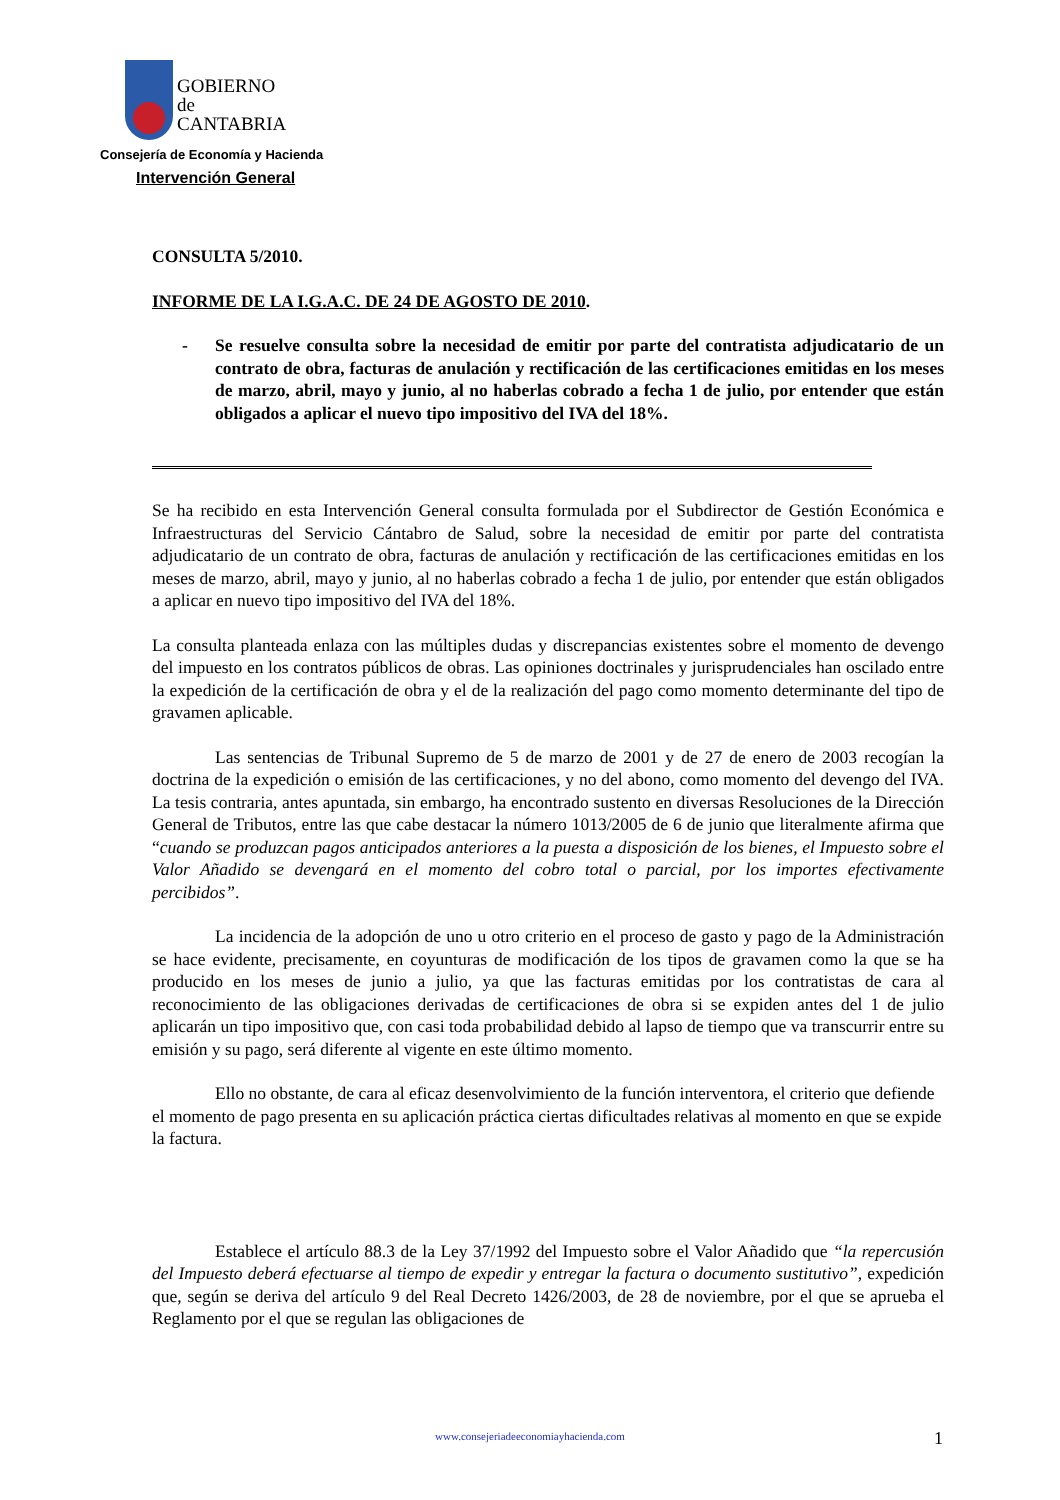GOBIERNO
de
CANTABRIA
Consejería de Economía y Hacienda
Intervención General
CONSULTA 5/2010.
INFORME DE LA I.G.A.C. DE 24 DE AGOSTO DE 2010.
- Se resuelve consulta sobre la necesidad de emitir por parte del contratista adjudicatario de un contrato de obra, facturas de anulación y rectificación de las certificaciones emitidas en los meses de marzo, abril, mayo y junio, al no haberlas cobrado a fecha 1 de julio, por entender que están obligados a aplicar el nuevo tipo impositivo del IVA del 18%.
--------------------------------------------------------------------------------------------------------------
Se ha recibido en esta Intervención General consulta formulada por el Subdirector de Gestión Económica e Infraestructuras del Servicio Cántabro de Salud, sobre la necesidad de emitir por parte del contratista adjudicatario de un contrato de obra, facturas de anulación y rectificación de las certificaciones emitidas en los meses de marzo, abril, mayo y junio, al no haberlas cobrado a fecha 1 de julio, por entender que están obligados a aplicar en nuevo tipo impositivo del IVA del 18%.
La consulta planteada enlaza con las múltiples dudas y discrepancias existentes sobre el momento de devengo del impuesto en los contratos públicos de obras. Las opiniones doctrinales y jurisprudenciales han oscilado entre la expedición de la certificación de obra y el de la realización del pago como momento determinante del tipo de gravamen aplicable.
Las sentencias de Tribunal Supremo de 5 de marzo de 2001 y de 27 de enero de 2003 recogían la doctrina de la expedición o emisión de las certificaciones, y no del abono, como momento del devengo del IVA. La tesis contraria, antes apuntada, sin embargo, ha encontrado sustento en diversas Resoluciones de la Dirección General de Tributos, entre las que cabe destacar la número 1013/2005 de 6 de junio que literalmente afirma que “cuando se produzcan pagos anticipados anteriores a la puesta a disposición de los bienes, el Impuesto sobre el Valor Añadido se devengará en el momento del cobro total o parcial, por los importes efectivamente percibidos”.
La incidencia de la adopción de uno u otro criterio en el proceso de gasto y pago de la Administración se hace evidente, precisamente, en coyunturas de modificación de los tipos de gravamen como la que se ha producido en los meses de junio a julio, ya que las facturas emitidas por los contratistas de cara al reconocimiento de las obligaciones derivadas de certificaciones de obra si se expiden antes del 1 de julio aplicarán un tipo impositivo que, con casi toda probabilidad debido al lapso de tiempo que va transcurrir entre su emisión y su pago, será diferente al vigente en este último momento.
Ello no obstante, de cara al eficaz desenvolvimiento de la función interventora, el criterio que defiende el momento de pago presenta en su aplicación práctica ciertas dificultades relativas al momento en que se expide la factura.
Establece el artículo 88.3 de la Ley 37/1992 del Impuesto sobre el Valor Añadido que “la repercusión del Impuesto deberá efectuarse al tiempo de expedir y entregar la factura o documento sustitutivo”, expedición que, según se deriva del artículo 9 del Real Decreto 1426/2003, de 28 de noviembre, por el que se aprueba el Reglamento por el que se regulan las obligaciones de
www.consejeriadeeconomiayhacienda.com 1